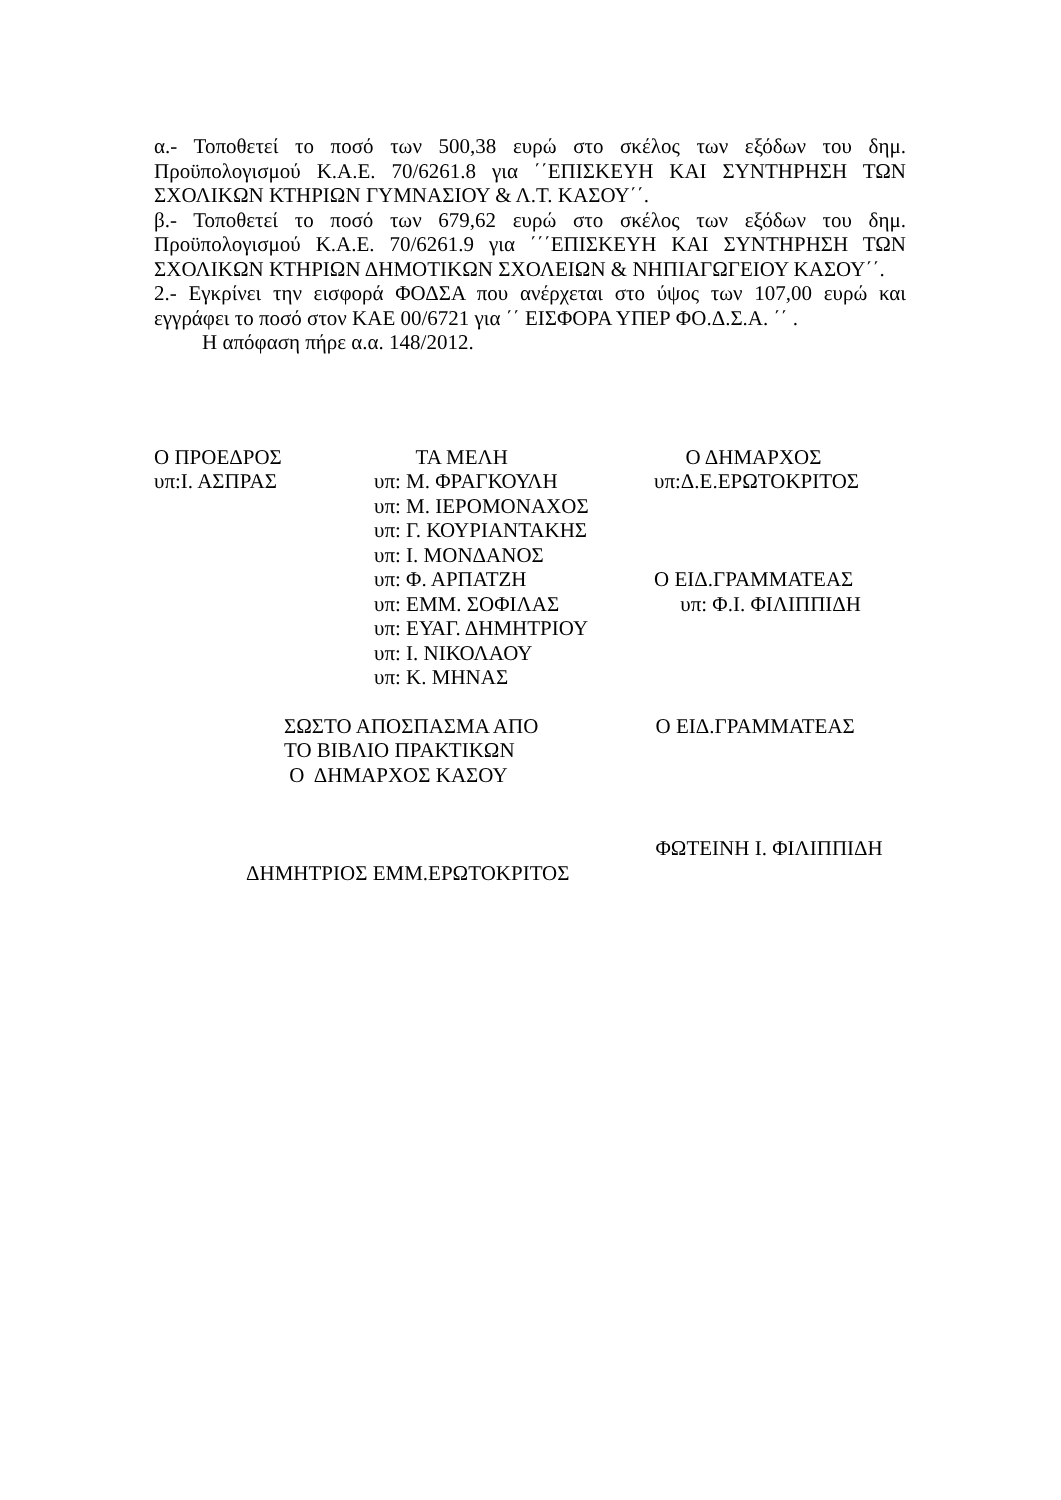α.- Τοποθετεί το ποσό των 500,38 ευρώ στο σκέλος των εξόδων του δημ. Προϋπολογισμού Κ.Α.Ε. 70/6261.8 για ΄΄ΕΠΙΣΚΕΥΗ ΚΑΙ ΣΥΝΤΗΡΗΣΗ ΤΩΝ ΣΧΟΛΙΚΩΝ ΚΤΗΡΙΩΝ ΓΥΜΝΑΣΙΟΥ & Λ.Τ. ΚΑΣΟΥ΄΄.
β.- Τοποθετεί το ποσό των 679,62 ευρώ στο σκέλος των εξόδων του δημ. Προϋπολογισμού Κ.Α.Ε. 70/6261.9 για ΄΄΄ΕΠΙΣΚΕΥΗ ΚΑΙ ΣΥΝΤΗΡΗΣΗ ΤΩΝ ΣΧΟΛΙΚΩΝ ΚΤΗΡΙΩΝ ΔΗΜΟΤΙΚΩΝ ΣΧΟΛΕΙΩΝ & ΝΗΠΙΑΓΩΓΕΙΟΥ ΚΑΣΟΥ΄΄.
2.- Εγκρίνει την εισφορά ΦΟΔΣΑ που ανέρχεται στο ύψος των 107,00 ευρώ και εγγράφει το ποσό στον ΚΑΕ 00/6721 για ΄΄ ΕΙΣΦΟΡΑ ΥΠΕΡ ΦΟ.Δ.Σ.Α. ΄΄ .
Η απόφαση πήρε α.α. 148/2012.
Ο ΠΡΟΕΔΡΟΣ υπ:Ι. ΑΣΠΡΑΣ
ΤΑ ΜΕΛΗ υπ: Μ. ΦΡΑΓΚΟΥΛΗ υπ: Μ. ΙΕΡΟΜΟΝΑΧΟΣ υπ: Γ. ΚΟΥΡΙΑΝΤΑΚΗΣ υπ: Ι. ΜΟΝΔΑΝΟΣ υπ: Φ. ΑΡΠΑΤΖΗ υπ: ΕΜΜ. ΣΟΦΙΛΑΣ υπ: ΕΥΑΓ. ΔΗΜΗΤΡΙΟΥ υπ: Ι. ΝΙΚΟΛΑΟΥ υπ: Κ. ΜΗΝΑΣ
Ο ΔΗΜΑΡΧΟΣ υπ:Δ.Ε.ΕΡΩΤΟΚΡΙΤΟΣ Ο ΕΙΔ.ΓΡΑΜΜΑΤΕΑΣ υπ: Φ.Ι. ΦΙΛΙΠΠΙΔΗ
ΣΩΣΤΟ ΑΠΟΣΠΑΣΜΑ ΑΠΟ ΤΟ ΒΙΒΛΙΟ ΠΡΑΚΤΙΚΩΝ Ο ΔΗΜΑΡΧΟΣ ΚΑΣΟΥ
Ο ΕΙΔ.ΓΡΑΜΜΑΤΕΑΣ ΦΩΤΕΙΝΗ Ι. ΦΙΛΙΠΠΙΔΗ
ΔΗΜΗΤΡΙΟΣ ΕΜΜ.ΕΡΩΤΟΚΡΙΤΟΣ